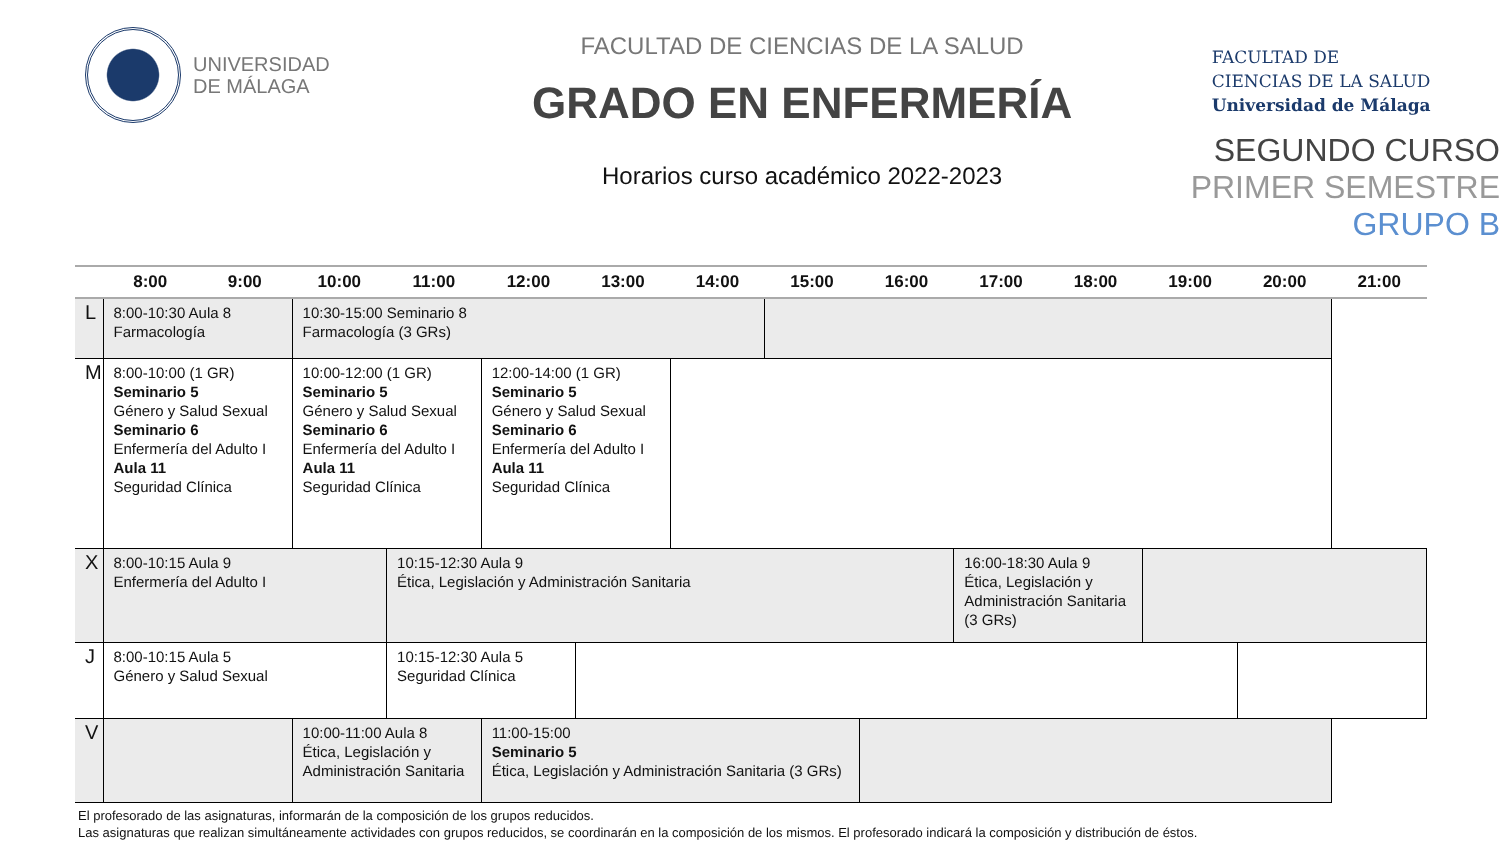UNIVERSIDAD
DE MÁLAGA
FACULTAD DE CIENCIAS DE LA SALUD
GRADO EN ENFERMERÍA
Horarios curso académico 2022-2023
FACULTAD DE
CIENCIAS DE LA SALUD
Universidad de Málaga
SEGUNDO CURSO
PRIMER SEMESTRE
GRUPO B
| | 8:00 | 9:00 | 10:00 | 11:00 | 12:00 | 13:00 | 14:00 | 15:00 | 16:00 | 17:00 | 18:00 | 19:00 | 20:00 | 21:00 |
| --- | --- | --- | --- | --- | --- | --- | --- | --- | --- | --- | --- | --- | --- | --- |
| L | 8:00-10:30 Aula 8 Farmacología | | 10:30-15:00 Seminario 8 Farmacología (3 GRs) | | | | | | | | | | | |
| M | 8:00-10:00 (1 GR) Seminario 5 Género y Salud Sexual Seminario 6 Enfermería del Adulto I Aula 11 Seguridad Clínica | | 10:00-12:00 (1 GR) Seminario 5 Género y Salud Sexual Seminario 6 Enfermería del Adulto I Aula 11 Seguridad Clínica | | 12:00-14:00 (1 GR) Seminario 5 Género y Salud Sexual Seminario 6 Enfermería del Adulto I Aula 11 Seguridad Clínica | | | | | | | | | |
| X | 8:00-10:15 Aula 9 Enfermería del Adulto I | | | 10:15-12:30 Aula 9 Ética, Legislación y Administración Sanitaria | | | | | | 16:00-18:30 Aula 9 Ética, Legislación y Administración Sanitaria (3 GRs) | | | | |
| J | 8:00-10:15 Aula 5 Género y Salud Sexual | | | 10:15-12:30 Aula 5 Seguridad Clínica | | | | | | | | | | |
| V | | | 10:00-11:00 Aula 8 Ética, Legislación y Administración Sanitaria | | 11:00-15:00 Seminario 5 Ética, Legislación y Administración Sanitaria (3 GRs) | | | | | | | | | |
El profesorado de las asignaturas, informarán de la composición de los grupos reducidos.
Las asignaturas que realizan simultáneamente actividades con grupos reducidos, se coordinarán en la composición de los mismos. El profesorado indicará la composición y distribución de éstos.